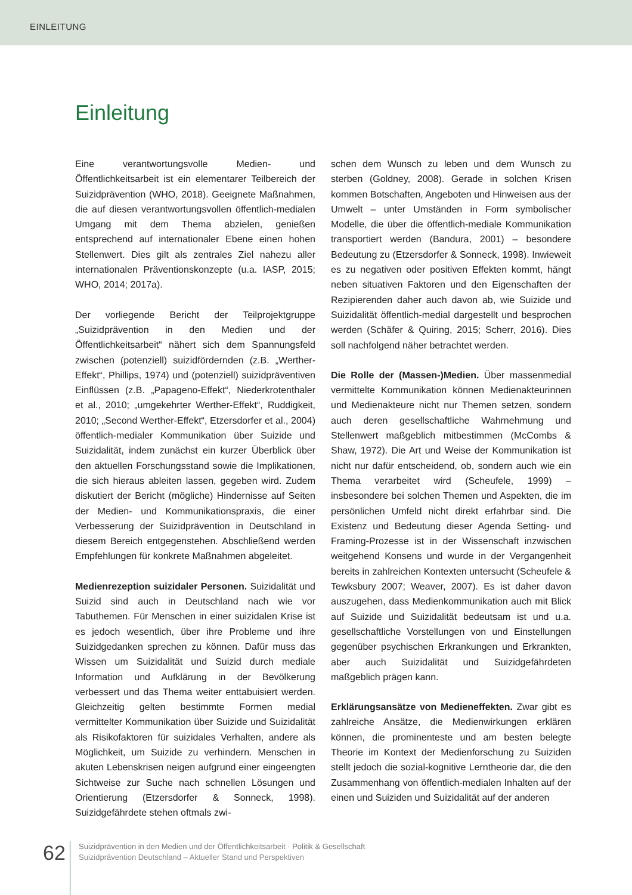EINLEITUNG
Einleitung
Eine verantwortungsvolle Medien- und Öffentlichkeitsarbeit ist ein elementarer Teilbereich der Suizidprävention (WHO, 2018). Geeignete Maßnahmen, die auf diesen verantwortungsvollen öffentlich-medialen Umgang mit dem Thema abzielen, genießen entsprechend auf internationaler Ebene einen hohen Stellenwert. Dies gilt als zentrales Ziel nahezu aller internationalen Präventionskonzepte (u.a. IASP, 2015; WHO, 2014; 2017a).
Der vorliegende Bericht der Teilprojektgruppe „Suizidprävention in den Medien und der Öffentlichkeitsarbeit“ nähert sich dem Spannungsfeld zwischen (potenziell) suizidfördernden (z.B. „Werther-Effekt“, Phillips, 1974) und (potenziell) suizidpräventiven Einflüssen (z.B. „Papageno-Effekt“, Niederkrotenthaler et al., 2010; „umgekehrter Werther-Effekt“, Ruddigkeit, 2010; „Second Werther-Effekt“, Etzersdorfer et al., 2004) öffentlich-medialer Kommunikation über Suizide und Suizidalität, indem zunächst ein kurzer Überblick über den aktuellen Forschungsstand sowie die Implikationen, die sich hieraus ableiten lassen, gegeben wird. Zudem diskutiert der Bericht (mögliche) Hindernisse auf Seiten der Medien- und Kommunikationspraxis, die einer Verbesserung der Suizidprävention in Deutschland in diesem Bereich entgegenstehen. Abschließend werden Empfehlungen für konkrete Maßnahmen abgeleitet.
Medienrezeption suizidaler Personen. Suizidalität und Suizid sind auch in Deutschland nach wie vor Tabuthemen. Für Menschen in einer suizidalen Krise ist es jedoch wesentlich, über ihre Probleme und ihre Suizidgedanken sprechen zu können. Dafür muss das Wissen um Suizidalität und Suizid durch mediale Information und Aufklärung in der Bevölkerung verbessert und das Thema weiter enttabuisiert werden. Gleichzeitig gelten bestimmte Formen medial vermittelter Kommunikation über Suizide und Suizidalität als Risikofaktoren für suizidales Verhalten, andere als Möglichkeit, um Suizide zu verhindern. Menschen in akuten Lebenskrisen neigen aufgrund einer eingeengten Sichtweise zur Suche nach schnellen Lösungen und Orientierung (Etzersdorfer & Sonneck, 1998). Suizidgefährdete stehen oftmals zwi-
schen dem Wunsch zu leben und dem Wunsch zu sterben (Goldney, 2008). Gerade in solchen Krisen kommen Botschaften, Angeboten und Hinweisen aus der Umwelt – unter Umständen in Form symbolischer Modelle, die über die öffentlich-mediale Kommunikation transportiert werden (Bandura, 2001) – besondere Bedeutung zu (Etzersdorfer & Sonneck, 1998). Inwieweit es zu negativen oder positiven Effekten kommt, hängt neben situativen Faktoren und den Eigenschaften der Rezipierenden daher auch davon ab, wie Suizide und Suizidalität öffentlich-medial dargestellt und besprochen werden (Schäfer & Quiring, 2015; Scherr, 2016). Dies soll nachfolgend näher betrachtet werden.
Die Rolle der (Massen-)Medien. Über massenmedial vermittelte Kommunikation können Medienakteurinnen und Medienakteure nicht nur Themen setzen, sondern auch deren gesellschaftliche Wahrnehmung und Stellenwert maßgeblich mitbestimmen (McCombs & Shaw, 1972). Die Art und Weise der Kommunikation ist nicht nur dafür entscheidend, ob, sondern auch wie ein Thema verarbeitet wird (Scheufele, 1999) – insbesondere bei solchen Themen und Aspekten, die im persönlichen Umfeld nicht direkt erfahrbar sind. Die Existenz und Bedeutung dieser Agenda Setting- und Framing-Prozesse ist in der Wissenschaft inzwischen weitgehend Konsens und wurde in der Vergangenheit bereits in zahlreichen Kontexten untersucht (Scheufele & Tewksbury 2007; Weaver, 2007). Es ist daher davon auszugehen, dass Medienkommunikation auch mit Blick auf Suizide und Suizidalität bedeutsam ist und u.a. gesellschaftliche Vorstellungen von und Einstellungen gegenüber psychischen Erkrankungen und Erkrankten, aber auch Suizidalität und Suizidgefährdeten maßgeblich prägen kann.
Erklärungsansätze von Medieneffekten. Zwar gibt es zahlreiche Ansätze, die Medienwirkungen erklären können, die prominenteste und am besten belegte Theorie im Kontext der Medienforschung zu Suiziden stellt jedoch die sozial-kognitive Lerntheorie dar, die den Zusammenhang von öffentlich-medialen Inhalten auf der einen und Suiziden und Suizidalität auf der anderen
62
Suizidprävention in den Medien und der Öffentlichkeitsarbeit · Politik & Gesellschaft
Suizidprävention Deutschland – Aktueller Stand und Perspektiven